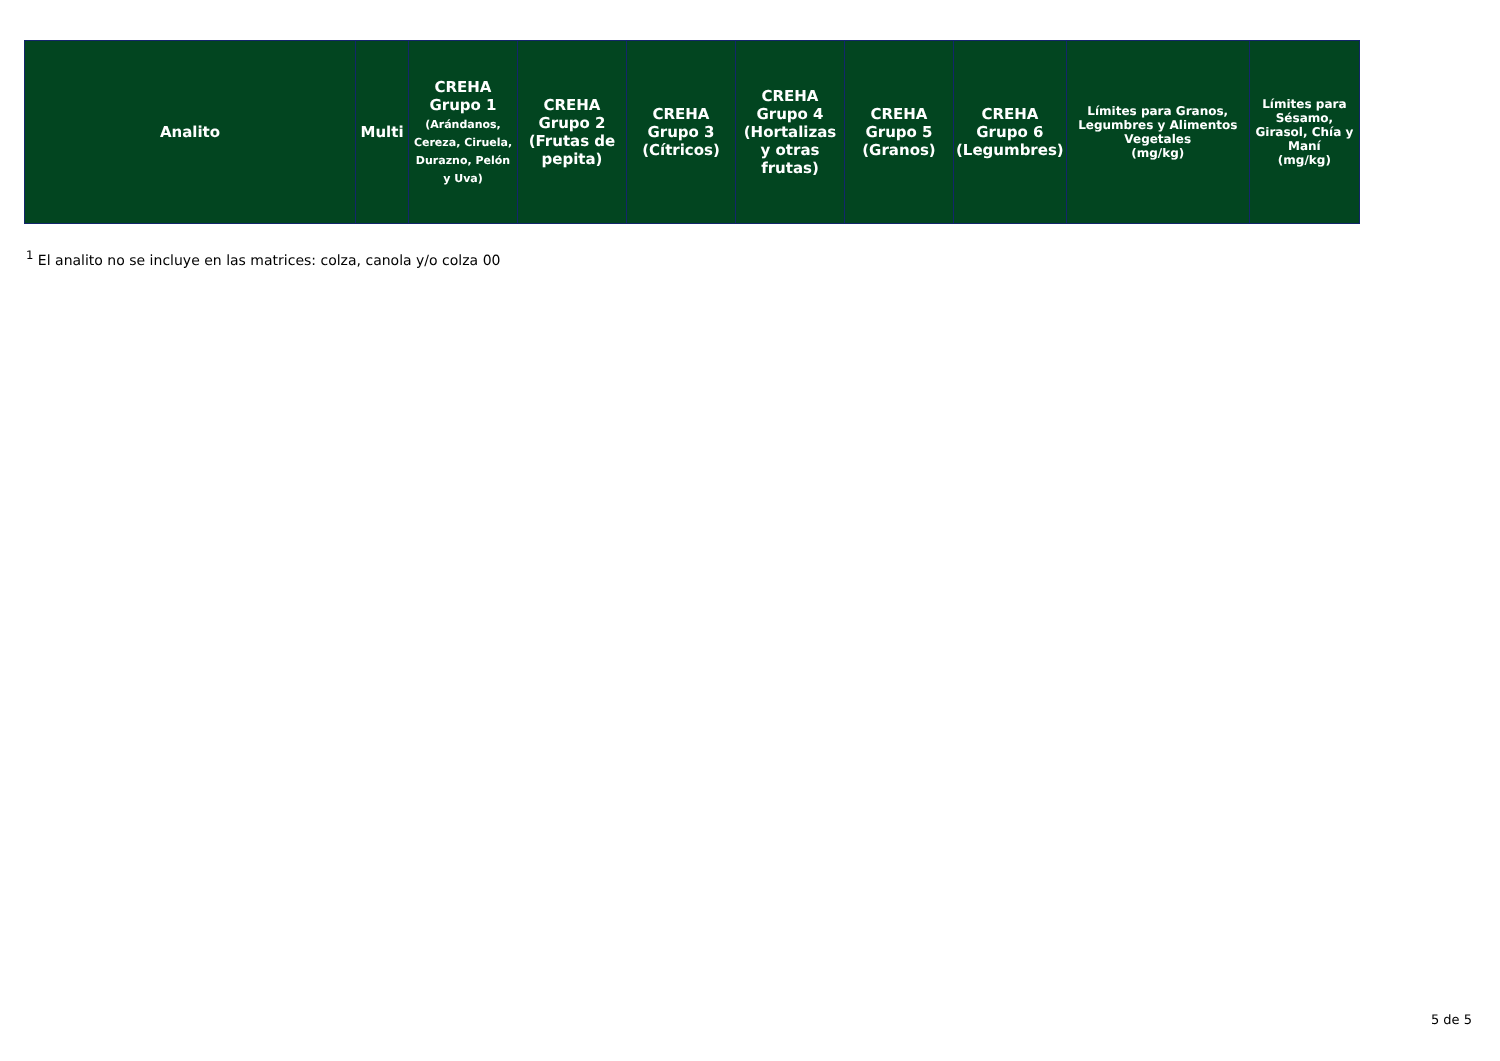| Analito | Multi | CREHA Grupo 1 (Arándanos, Cereza, Ciruela, Durazno, Pelón y Uva) | CREHA Grupo 2 (Frutas de pepita) | CREHA Grupo 3 (Cítricos) | CREHA Grupo 4 (Hortalizas y otras frutas) | CREHA Grupo 5 (Granos) | CREHA Grupo 6 (Legumbres) | Límites para Granos, Legumbres y Alimentos Vegetales (mg/kg) | Límites para Sésamo, Girasol, Chía y Maní (mg/kg) |
| --- | --- | --- | --- | --- | --- | --- | --- | --- | --- |
<sup>1</sup> El analito no se incluye en las matrices: colza, canola y/o colza 00
5 de 5